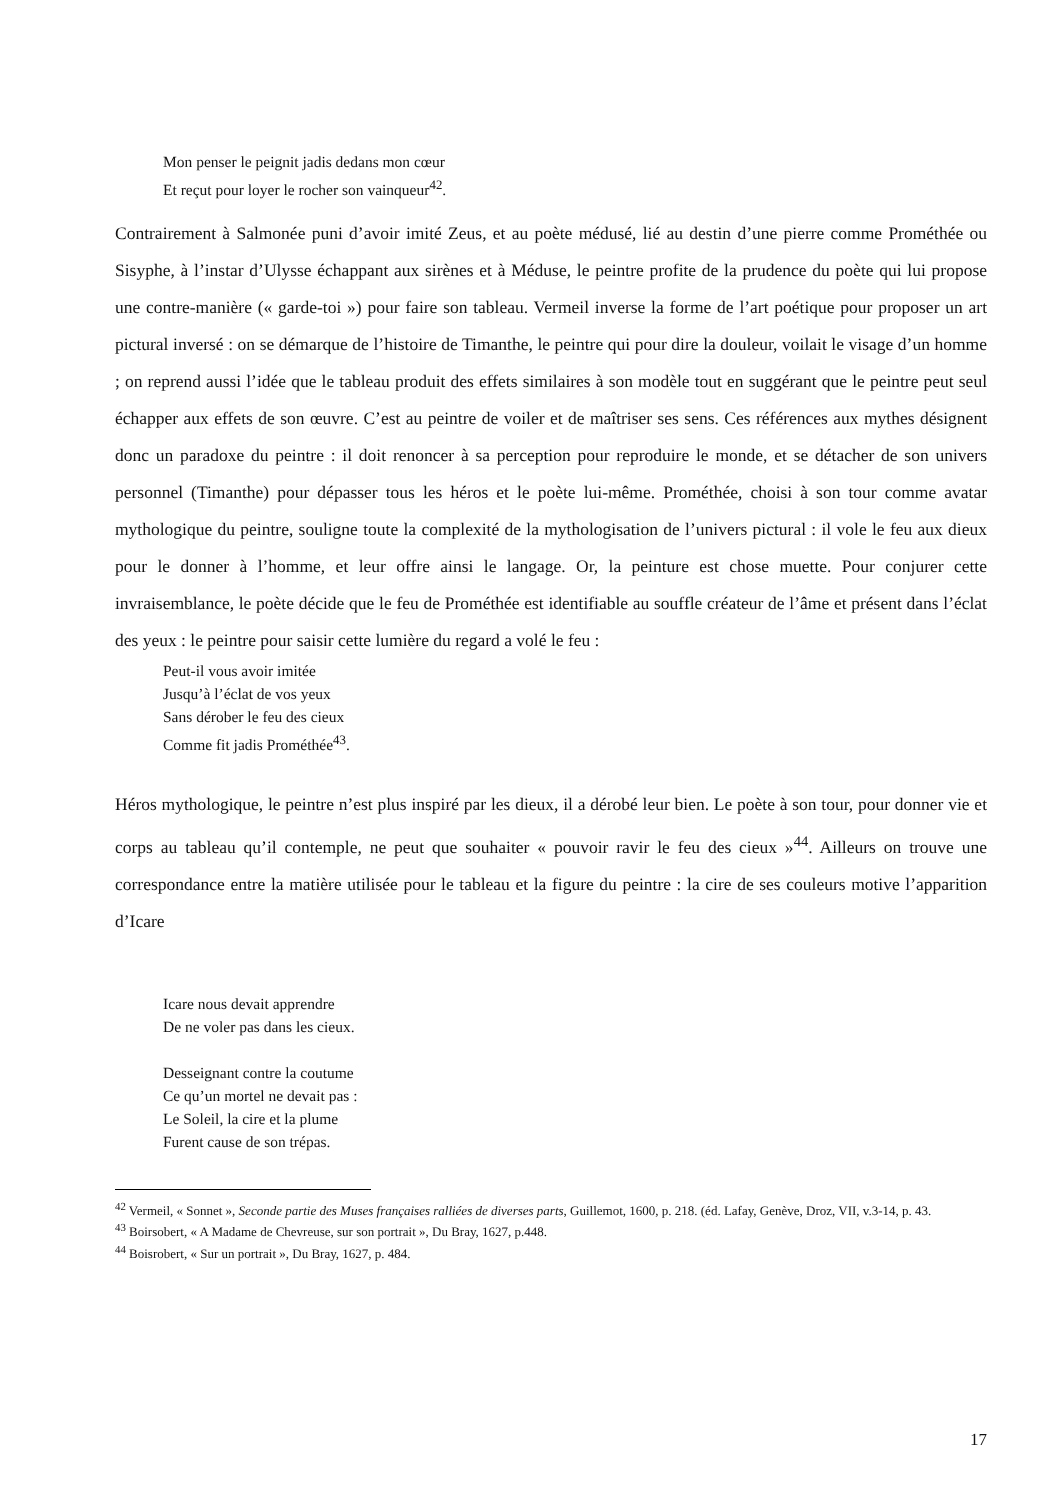Mon penser le peignit jadis dedans mon cœur
Et reçut pour loyer le rocher son vainqueur<sup>42</sup>.
Contrairement à Salmonée puni d’avoir imité Zeus, et au poète médusé, lié au destin d’une pierre comme Prométhée ou Sisyphe, à l’instar d’Ulysse échappant aux sirènes et à Méduse, le peintre profite de la prudence du poète qui lui propose une contre-manière (« garde-toi ») pour faire son tableau. Vermeil inverse la forme de l’art poétique pour proposer un art pictural inversé : on se démarque de l’histoire de Timanthe, le peintre qui pour dire la douleur, voilait le visage d’un homme ; on reprend aussi l’idée que le tableau produit des effets similaires à son modèle tout en suggérant que le peintre peut seul échapper aux effets de son œuvre. C’est au peintre de voiler et de maîtriser ses sens. Ces références aux mythes désignent donc un paradoxe du peintre : il doit renoncer à sa perception pour reproduire le monde, et se détacher de son univers personnel (Timanthe) pour dépasser tous les héros et le poète lui-même. Prométhée, choisi à son tour comme avatar mythologique du peintre, souligne toute la complexité de la mythologisation de l’univers pictural : il vole le feu aux dieux pour le donner à l’homme, et leur offre ainsi le langage. Or, la peinture est chose muette. Pour conjurer cette invraisemblance, le poète décide que le feu de Prométhée est identifiable au souffle créateur de l’âme et présent dans l’éclat des yeux : le peintre pour saisir cette lumière du regard a volé le feu :
Peut-il vous avoir imitée
Jusqu’à l’éclat de vos yeux
Sans dérober le feu des cieux
Comme fit jadis Prométhée<sup>43</sup>.
Héros mythologique, le peintre n’est plus inspiré par les dieux, il a dérobé leur bien. Le poète à son tour, pour donner vie et corps au tableau qu’il contemple, ne peut que souhaiter « pouvoir ravir le feu des cieux »<sup>44</sup>. Ailleurs on trouve une correspondance entre la matière utilisée pour le tableau et la figure du peintre : la cire de ses couleurs motive l’apparition d’Icare
Icare nous devait apprendre
De ne voler pas dans les cieux.
Desseignant contre la coutume
Ce qu’un mortel ne devait pas :
Le Soleil, la cire et la plume
Furent cause de son trépas.
<sup>42</sup> Vermeil, « Sonnet », Seconde partie des Muses françaises ralliées de diverses parts, Guillemot, 1600, p. 218. (éd. Lafay, Genève, Droz, VII, v.3-14, p. 43.
<sup>43</sup> Boirsobert, « A Madame de Chevreuse, sur son portrait », Du Bray, 1627, p.448.
<sup>44</sup> Boisrobert, « Sur un portrait », Du Bray, 1627, p. 484.
17